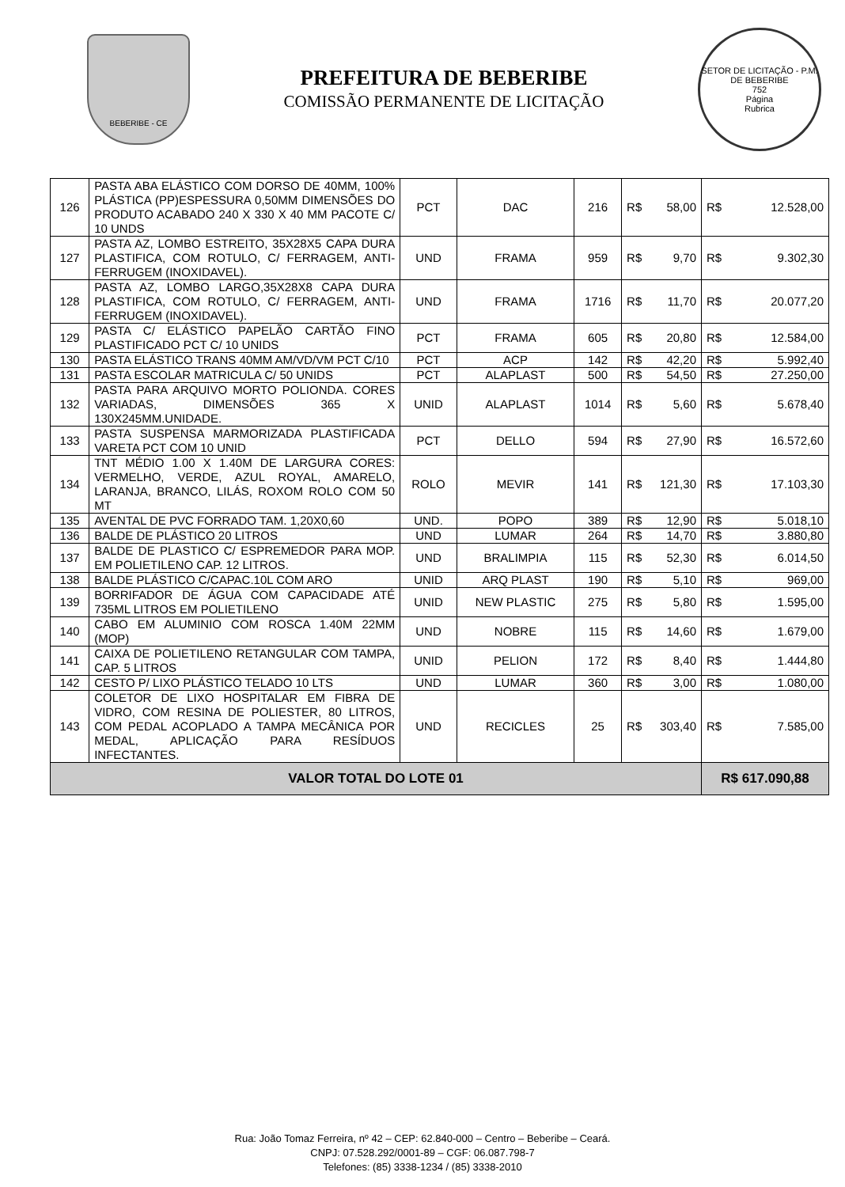BEBERIBE - CE
PREFEITURA DE BEBERIBE
COMISSÃO PERMANENTE DE LICITAÇÃO
SETOR DE LICITAÇÃO - P.M. DE BEBERIBE
752
Página
Rubrica
| 126 | PASTA ABA ELÁSTICO COM DORSO DE 40MM, 100% PLÁSTICA (PP)ESPESSURA 0,50MM DIMENSÕES DO PRODUTO ACABADO 240 X 330 X 40 MM PACOTE C/ 10 UNDS | PCT | DAC | 216 | R$ 58,00 | R$ 12.528,00 |
| 127 | PASTA AZ, LOMBO ESTREITO, 35X28X5 CAPA DURA PLASTIFICA, COM ROTULO, C/ FERRAGEM, ANTI-FERRUGEM (INOXIDAVEL). | UND | FRAMA | 959 | R$ 9,70 | R$ 9.302,30 |
| 128 | PASTA AZ, LOMBO LARGO,35X28X8 CAPA DURA PLASTIFICA, COM ROTULO, C/ FERRAGEM, ANTI-FERRUGEM (INOXIDAVEL). | UND | FRAMA | 1716 | R$ 11,70 | R$ 20.077,20 |
| 129 | PASTA C/ ELÁSTICO PAPELÃO CARTÃO FINO PLASTIFICADO PCT C/ 10 UNIDS | PCT | FRAMA | 605 | R$ 20,80 | R$ 12.584,00 |
| 130 | PASTA ELÁSTICO TRANS 40MM AM/VD/VM PCT C/10 | PCT | ACP | 142 | R$ 42,20 | R$ 5.992,40 |
| 131 | PASTA ESCOLAR MATRICULA C/ 50 UNIDS | PCT | ALAPLAST | 500 | R$ 54,50 | R$ 27.250,00 |
| 132 | PASTA PARA ARQUIVO MORTO POLIONDA. CORES VARIADAS, DIMENSÕES 365 X 130X245MM.UNIDADE. | UNID | ALAPLAST | 1014 | R$ 5,60 | R$ 5.678,40 |
| 133 | PASTA SUSPENSA MARMORIZADA PLASTIFICADA VARETA PCT COM 10 UNID | PCT | DELLO | 594 | R$ 27,90 | R$ 16.572,60 |
| 134 | TNT MÉDIO 1.00 X 1.40M DE LARGURA CORES: VERMELHO, VERDE, AZUL ROYAL, AMARELO, LARANJA, BRANCO, LILÁS, ROXOM ROLO COM 50 MT | ROLO | MEVIR | 141 | R$ 121,30 | R$ 17.103,30 |
| 135 | AVENTAL DE PVC FORRADO TAM. 1,20X0,60 | UND. | POPO | 389 | R$ 12,90 | R$ 5.018,10 |
| 136 | BALDE DE PLÁSTICO 20 LITROS | UND | LUMAR | 264 | R$ 14,70 | R$ 3.880,80 |
| 137 | BALDE DE PLASTICO C/ ESPREMEDOR PARA MOP. EM POLIETILENO CAP. 12 LITROS. | UND | BRALIMPIA | 115 | R$ 52,30 | R$ 6.014,50 |
| 138 | BALDE PLÁSTICO C/CAPAC.10L COM ARO | UNID | ARQ PLAST | 190 | R$ 5,10 | R$ 969,00 |
| 139 | BORRIFADOR DE ÁGUA COM CAPACIDADE ATÉ 735ML LITROS EM POLIETILENO | UNID | NEW PLASTIC | 275 | R$ 5,80 | R$ 1.595,00 |
| 140 | CABO EM ALUMINIO COM ROSCA 1.40M 22MM (MOP) | UND | NOBRE | 115 | R$ 14,60 | R$ 1.679,00 |
| 141 | CAIXA DE POLIETILENO RETANGULAR COM TAMPA, CAP. 5 LITROS | UNID | PELION | 172 | R$ 8,40 | R$ 1.444,80 |
| 142 | CESTO P/ LIXO PLÁSTICO TELADO 10 LTS | UND | LUMAR | 360 | R$ 3,00 | R$ 1.080,00 |
| 143 | COLETOR DE LIXO HOSPITALAR EM FIBRA DE VIDRO, COM RESINA DE POLIESTER, 80 LITROS, COM PEDAL ACOPLADO A TAMPA MECÂNICA POR MEDAL, APLICAÇÃO PARA RESÍDUOS INFECTANTES. | UND | RECICLES | 25 | R$ 303,40 | R$ 7.585,00 |
| VALOR TOTAL DO LOTE 01 | | | | | | R$ 617.090,88 |
Rua: João Tomaz Ferreira, nº 42 – CEP: 62.840-000 – Centro – Beberibe – Ceará.
CNPJ: 07.528.292/0001-89 – CGF: 06.087.798-7
Telefones: (85) 3338-1234 / (85) 3338-2010